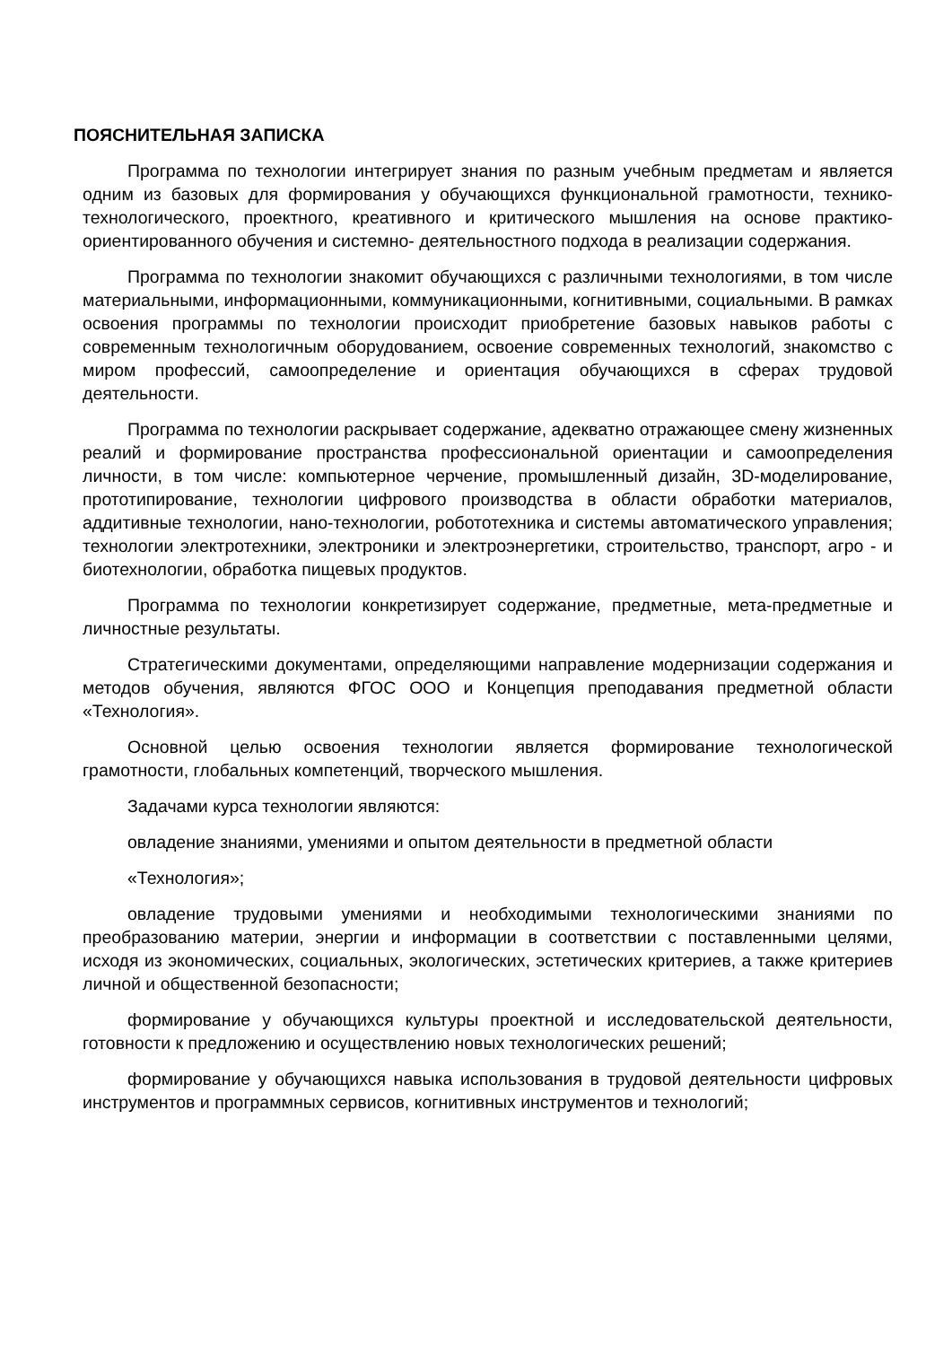ПОЯСНИТЕЛЬНАЯ ЗАПИСКА
Программа по технологии интегрирует знания по разным учебным предметам и является одним из базовых для формирования у обучающихся функциональной грамотности, технико-технологического, проектного, креативного и критического мышления на основе практико-ориентированного обучения и системно- деятельностного подхода в реализации содержания.
Программа по технологии знакомит обучающихся с различными технологиями, в том числе материальными, информационными, коммуникационными, когнитивными, социальными. В рамках освоения программы по технологии происходит приобретение базовых навыков работы с современным технологичным оборудованием, освоение современных технологий, знакомство с миром профессий, самоопределение и ориентация обучающихся в сферах трудовой деятельности.
Программа по технологии раскрывает содержание, адекватно отражающее смену жизненных реалий и формирование пространства профессиональной ориентации и самоопределения личности, в том числе: компьютерное черчение, промышленный дизайн, 3D-моделирование, прототипирование, технологии цифрового производства в области обработки материалов, аддитивные технологии, нано-технологии, робототехника и системы автоматического управления; технологии электротехники, электроники и электроэнергетики, строительство, транспорт, агро - и биотехнологии, обработка пищевых продуктов.
Программа по технологии конкретизирует содержание, предметные, мета-предметные и личностные результаты.
Стратегическими документами, определяющими направление модернизации содержания и методов обучения, являются ФГОС ООО и Концепция преподавания предметной области «Технология».
Основной целью освоения технологии является формирование технологической грамотности, глобальных компетенций, творческого мышления.
Задачами курса технологии являются:
овладение знаниями, умениями и опытом деятельности в предметной области
«Технология»;
овладение трудовыми умениями и необходимыми технологическими знаниями по преобразованию материи, энергии и информации в соответствии с поставленными целями, исходя из экономических, социальных, экологических, эстетических критериев, а также критериев личной и общественной безопасности;
формирование у обучающихся культуры проектной и исследовательской деятельности, готовности к предложению и осуществлению новых технологических решений;
формирование у обучающихся навыка использования в трудовой деятельности цифровых инструментов и программных сервисов, когнитивных инструментов и технологий;